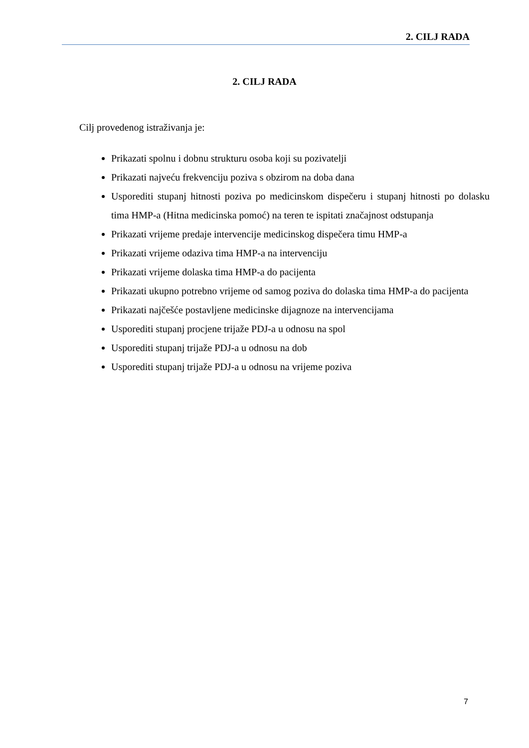2. CILJ RADA
2. CILJ RADA
Cilj provedenog istraživanja je:
Prikazati spolnu i dobnu strukturu osoba koji su pozivatelji
Prikazati najveću frekvenciju poziva s obzirom na doba dana
Usporediti stupanj hitnosti poziva po medicinskom dispečeru i stupanj hitnosti po dolasku tima HMP-a (Hitna medicinska pomoć) na teren te ispitati značajnost odstupanja
Prikazati vrijeme predaje intervencije medicinskog dispečera timu HMP-a
Prikazati vrijeme odaziva tima HMP-a na intervenciju
Prikazati vrijeme dolaska tima HMP-a do pacijenta
Prikazati ukupno potrebno vrijeme od samog poziva do dolaska tima HMP-a do pacijenta
Prikazati najčešće postavljene medicinske dijagnoze na intervencijama
Usporediti stupanj procjene trijaže PDJ-a u odnosu na spol
Usporediti stupanj trijaže PDJ-a u odnosu na dob
Usporediti stupanj trijaže PDJ-a u odnosu na vrijeme poziva
7